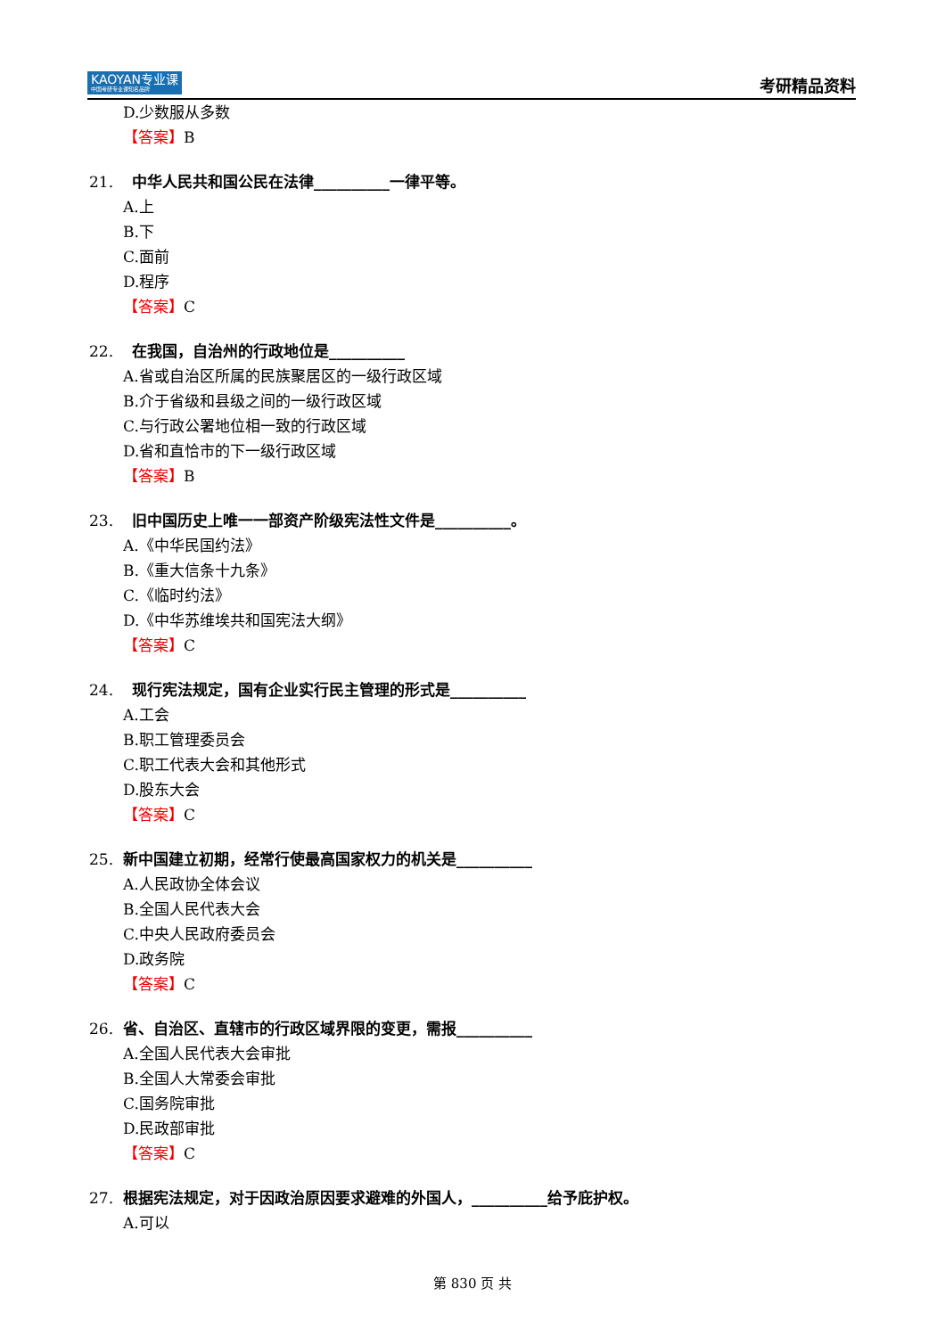KAOYAN专业课
中国考研专业课知名品牌
考研精品资料
D.少数服从多数
【答案】B
21. 中华人民共和国公民在法律__________一律平等。
A.上
B.下
C.面前
D.程序
【答案】C
22. 在我国，自治州的行政地位是__________
A.省或自治区所属的民族聚居区的一级行政区域
B.介于省级和县级之间的一级行政区域
C.与行政公署地位相一致的行政区域
D.省和直恰市的下一级行政区域
【答案】B
23. 旧中国历史上唯一一部资产阶级宪法性文件是__________。
A.《中华民国约法》
B.《重大信条十九条》
C.《临时约法》
D.《中华苏维埃共和国宪法大纲》
【答案】C
24. 现行宪法规定，国有企业实行民主管理的形式是__________
A.工会
B.职工管理委员会
C.职工代表大会和其他形式
D.股东大会
【答案】C
25. 新中国建立初期，经常行使最高国家权力的机关是__________
A.人民政协全体会议
B.全国人民代表大会
C.中央人民政府委员会
D.政务院
【答案】C
26. 省、自治区、直辖市的行政区域界限的变更，需报__________
A.全国人民代表大会审批
B.全国人大常委会审批
C.国务院审批
D.民政部审批
【答案】C
27. 根据宪法规定，对于因政治原因要求避难的外国人，__________给予庇护权。
A.可以
第 830 页 共